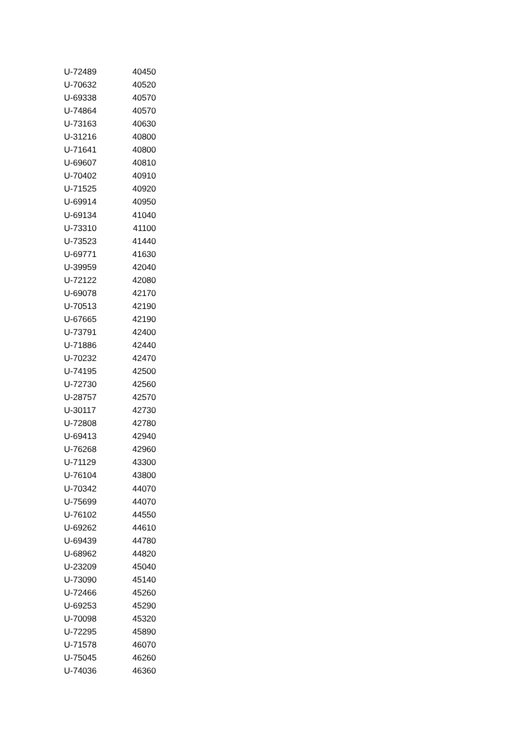| U-72489 | 40450 |
| U-70632 | 40520 |
| U-69338 | 40570 |
| U-74864 | 40570 |
| U-73163 | 40630 |
| U-31216 | 40800 |
| U-71641 | 40800 |
| U-69607 | 40810 |
| U-70402 | 40910 |
| U-71525 | 40920 |
| U-69914 | 40950 |
| U-69134 | 41040 |
| U-73310 | 41100 |
| U-73523 | 41440 |
| U-69771 | 41630 |
| U-39959 | 42040 |
| U-72122 | 42080 |
| U-69078 | 42170 |
| U-70513 | 42190 |
| U-67665 | 42190 |
| U-73791 | 42400 |
| U-71886 | 42440 |
| U-70232 | 42470 |
| U-74195 | 42500 |
| U-72730 | 42560 |
| U-28757 | 42570 |
| U-30117 | 42730 |
| U-72808 | 42780 |
| U-69413 | 42940 |
| U-76268 | 42960 |
| U-71129 | 43300 |
| U-76104 | 43800 |
| U-70342 | 44070 |
| U-75699 | 44070 |
| U-76102 | 44550 |
| U-69262 | 44610 |
| U-69439 | 44780 |
| U-68962 | 44820 |
| U-23209 | 45040 |
| U-73090 | 45140 |
| U-72466 | 45260 |
| U-69253 | 45290 |
| U-70098 | 45320 |
| U-72295 | 45890 |
| U-71578 | 46070 |
| U-75045 | 46260 |
| U-74036 | 46360 |